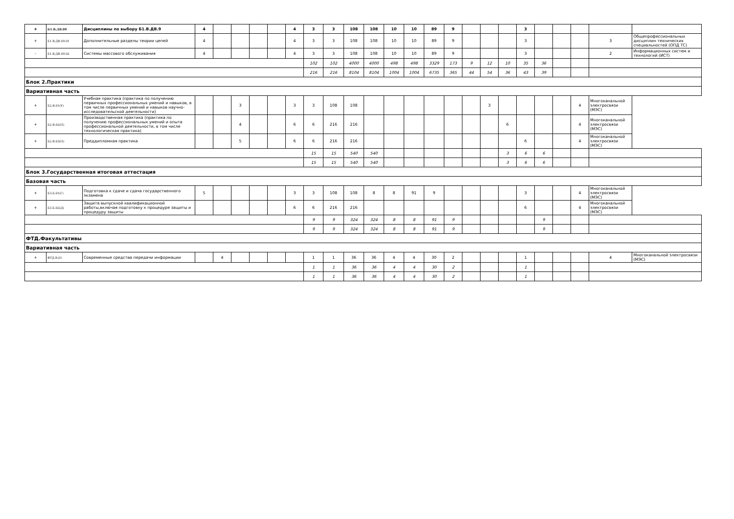| + | Б1.В.ДВ.09 | Дисциплины по выбору Б1.В.ДВ.9 | 4 | | | | | 4 | 3 | 3 | 108 | 108 | 10 | 10 | 89 | 9 | | | | 3 | | | | | |
| + | Б1.В.ДВ.09.01 | Дополнительные разделы теории цепей | 4 | | | | | 4 | 3 | 3 | 108 | 108 | 10 | 10 | 89 | 9 | | | | 3 | | | | 3 | Общепрофессиональных дисциплин технических специальностей (ОПД ТС) |
| - | Б1.В.ДВ.09.02 | Системы массового обслуживания | 4 | | | | | 4 | 3 | 3 | 108 | 108 | 10 | 10 | 89 | 9 | | | | 3 | | | | 2 | Информационных систем и технологий (ИСТ) |
| | | | | | | | | | 102 | 102 | 4000 | 4000 | 498 | 498 | 3329 | 173 | 9 | 12 | 10 | 35 | 36 | | | | |
| | | | | | | | | | 216 | 216 | 8104 | 8104 | 1004 | 1004 | 6735 | 365 | 44 | 54 | 36 | 43 | 39 | | | | |
| Блок 2.Практики | | | | | | | | | | | | | | | | | | | | | | | | | |
| Вариативная часть | | | | | | | | | | | | | | | | | | | | | | | | | |
| + | Б2.В.01(У) | Учебная практика (практика по получению первичных профессиональных умений и навыков, в том числе первичных умений и навыков научно-исследовательской деятельности) | | | 3 | | | 3 | 3 | 108 | 108 | | | | | | | 3 | | | | | 4 | Многоканальной электросвязи (МЭС) | |
| + | Б2.В.02(П) | Производственная практика (практика по получению профессиональных умений и опыта профессиональной деятельности, в том числе технологическая практика) | | | 4 | | | 6 | 6 | 216 | 216 | | | | | | | | 6 | | | | 4 | Многоканальной электросвязи (МЭС) | |
| + | Б2.В.03(П) | Преддипломная практика | | | 5 | | | 6 | 6 | 216 | 216 | | | | | | | | | 6 | | | 4 | Многоканальной электросвязи (МЭС) | |
| | | | | | | | | | 15 | 15 | 540 | 540 | | | | | | | 3 | 6 | 6 | | | | |
| | | | | | | | | | 15 | 15 | 540 | 540 | | | | | | | 3 | 6 | 6 | | | | |
| Блок 3.Государственная итоговая аттестация | | | | | | | | | | | | | | | | | | | | | | | | | |
| Базовая часть | | | | | | | | | | | | | | | | | | | | | | | | | |
| + | Б3.Б.01(Г) | Подготовка к сдаче и сдача государственного экзамена | 5 | | | | | 3 | 3 | 108 | 108 | 8 | 8 | 91 | 9 | | | | | 3 | | | 4 | Многоканальной электросвязи (МЭС) | |
| + | Б3.Б.02(Д) | Защита выпускной квалификационной работы,включая подготовку к процедуре защиты и процедуру защиты | | | | | | 6 | 6 | 216 | 216 | | | | | | | | | 6 | | | 4 | Многоканальной электросвязи (МЭС) | |
| | | | | | | | | | 9 | 9 | 324 | 324 | 8 | 8 | 91 | 9 | | | | | 9 | | | | |
| | | | | | | | | | 9 | 9 | 324 | 324 | 8 | 8 | 91 | 9 | | | | | 9 | | | | |
| ФТД.Факультативы | | | | | | | | | | | | | | | | | | | | | | | | | |
| Вариативная часть | | | | | | | | | | | | | | | | | | | | | | | | | |
| + | ФТД.В.01 | Современные средства передачи информации | | 4 | | | | | 1 | 1 | 36 | 36 | 4 | 4 | 30 | 2 | | | | 1 | | | | 4 | Многоканальной электросвязи (МЭС) |
| | | | | | | | | | 1 | 1 | 36 | 36 | 4 | 4 | 30 | 2 | | | | 1 | | | | | |
| | | | | | | | | | 1 | 1 | 36 | 36 | 4 | 4 | 30 | 2 | | | | 1 | | | | | |